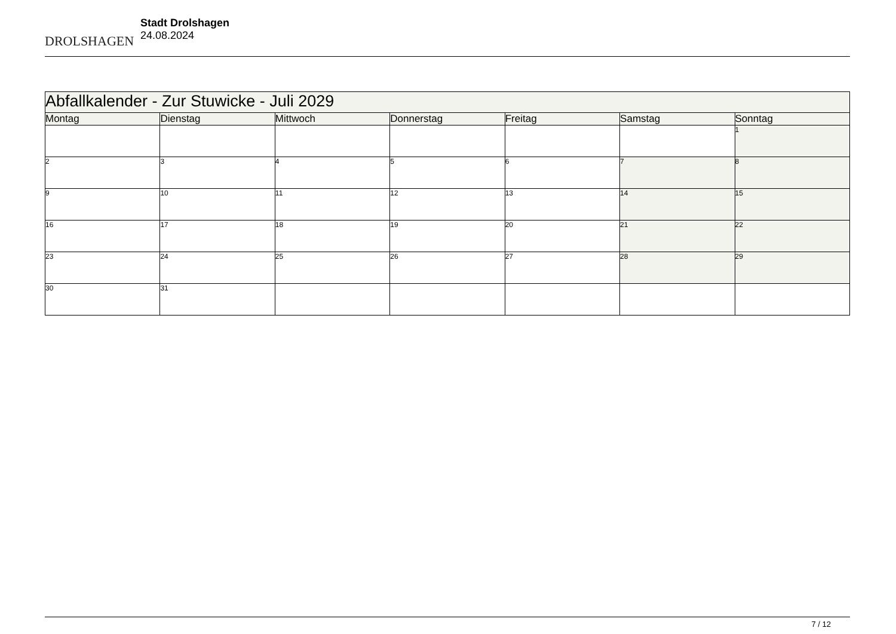DROLSHAGEN
Stadt Drolshagen
24.08.2024
| Abfallkalender - Zur Stuwicke - Juli 2029 | | | | | | |
| Montag | Dienstag | Mittwoch | Donnerstag | Freitag | Samstag | Sonntag |
| | | | | | | 1 |
| 2 | 3 | 4 | 5 | 6 | 7 | 8 |
| 9 | 10 | 11 | 12 | 13 | 14 | 15 |
| 16 | 17 | 18 | 19 | 20 | 21 | 22 |
| 23 | 24 | 25 | 26 | 27 | 28 | 29 |
| 30 | 31 | | | | | |
7 / 12